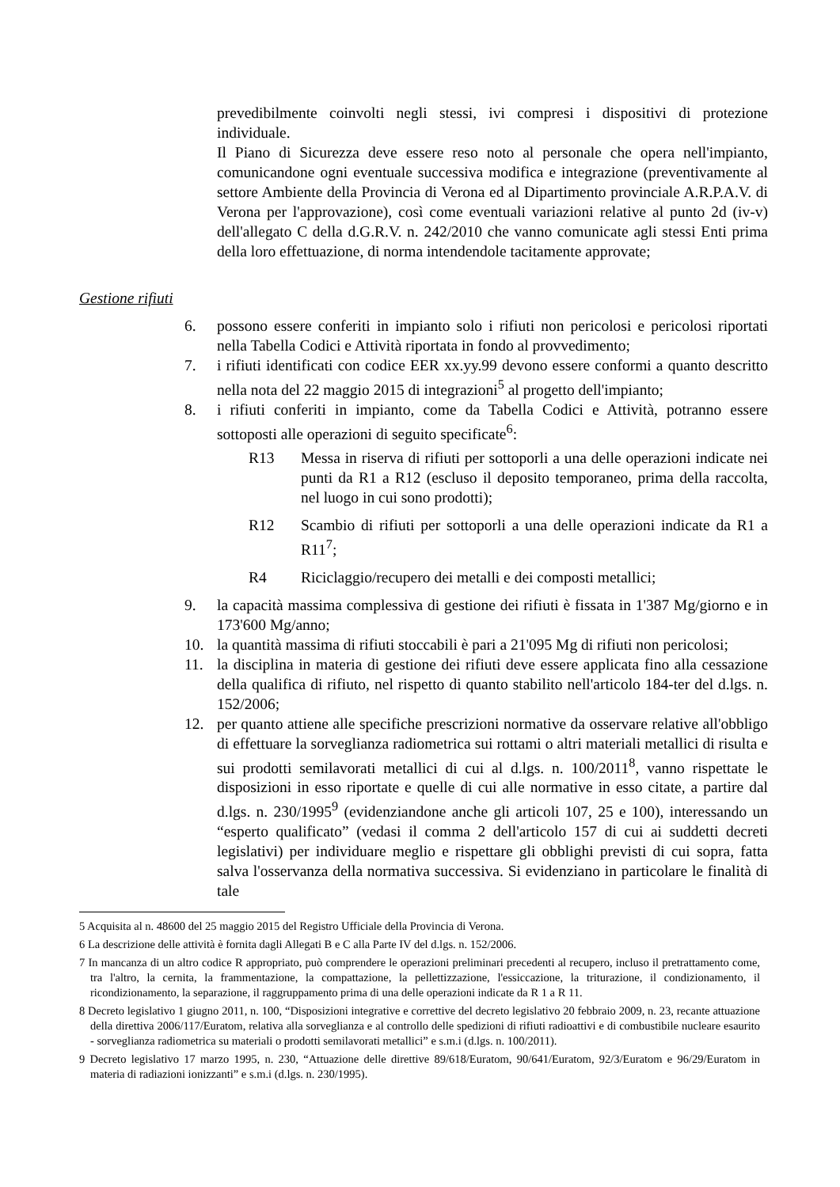prevedibilmente coinvolti negli stessi, ivi compresi i dispositivi di protezione individuale.
Il Piano di Sicurezza deve essere reso noto al personale che opera nell'impianto, comunicandone ogni eventuale successiva modifica e integrazione (preventivamente al settore Ambiente della Provincia di Verona ed al Dipartimento provinciale A.R.P.A.V. di Verona per l'approvazione), così come eventuali variazioni relative al punto 2d (iv-v) dell'allegato C della d.G.R.V. n. 242/2010 che vanno comunicate agli stessi Enti prima della loro effettuazione, di norma intendendole tacitamente approvate;
Gestione rifiuti
6. possono essere conferiti in impianto solo i rifiuti non pericolosi e pericolosi riportati nella Tabella Codici e Attività riportata in fondo al provvedimento;
7. i rifiuti identificati con codice EER xx.yy.99 devono essere conformi a quanto descritto nella nota del 22 maggio 2015 di integrazioni<sup>5</sup> al progetto dell'impianto;
8. i rifiuti conferiti in impianto, come da Tabella Codici e Attività, potranno essere sottoposti alle operazioni di seguito specificate<sup>6</sup>:
R13 Messa in riserva di rifiuti per sottoporli a una delle operazioni indicate nei punti da R1 a R12 (escluso il deposito temporaneo, prima della raccolta, nel luogo in cui sono prodotti);
R12 Scambio di rifiuti per sottoporli a una delle operazioni indicate da R1 a R11<sup>7</sup>;
R4 Riciclaggio/recupero dei metalli e dei composti metallici;
9. la capacità massima complessiva di gestione dei rifiuti è fissata in 1'387 Mg/giorno e in 173'600 Mg/anno;
10. la quantità massima di rifiuti stoccabili è pari a 21'095 Mg di rifiuti non pericolosi;
11. la disciplina in materia di gestione dei rifiuti deve essere applicata fino alla cessazione della qualifica di rifiuto, nel rispetto di quanto stabilito nell'articolo 184-ter del d.lgs. n. 152/2006;
12. per quanto attiene alle specifiche prescrizioni normative da osservare relative all'obbligo di effettuare la sorveglianza radiometrica sui rottami o altri materiali metallici di risulta e sui prodotti semilavorati metallici di cui al d.lgs. n. 100/2011<sup>8</sup>, vanno rispettate le disposizioni in esso riportate e quelle di cui alle normative in esso citate, a partire dal d.lgs. n. 230/1995<sup>9</sup> (evidenziandone anche gli articoli 107, 25 e 100), interessando un “esperto qualificato” (vedasi il comma 2 dell'articolo 157 di cui ai suddetti decreti legislativi) per individuare meglio e rispettare gli obblighi previsti di cui sopra, fatta salva l'osservanza della normativa successiva. Si evidenziano in particolare le finalità di tale
5 Acquisita al n. 48600 del 25 maggio 2015 del Registro Ufficiale della Provincia di Verona.
6 La descrizione delle attività è fornita dagli Allegati B e C alla Parte IV del d.lgs. n. 152/2006.
7 In mancanza di un altro codice R appropriato, può comprendere le operazioni preliminari precedenti al recupero, incluso il pretrattamento come, tra l'altro, la cernita, la frammentazione, la compattazione, la pellettizzazione, l'essiccazione, la triturazione, il condizionamento, il ricondizionamento, la separazione, il raggruppamento prima di una delle operazioni indicate da R 1 a R 11.
8 Decreto legislativo 1 giugno 2011, n. 100, “Disposizioni integrative e correttive del decreto legislativo 20 febbraio 2009, n. 23, recante attuazione della direttiva 2006/117/Euratom, relativa alla sorveglianza e al controllo delle spedizioni di rifiuti radioattivi e di combustibile nucleare esaurito - sorveglianza radiometrica su materiali o prodotti semilavorati metallici” e s.m.i (d.lgs. n. 100/2011).
9 Decreto legislativo 17 marzo 1995, n. 230, “Attuazione delle direttive 89/618/Euratom, 90/641/Euratom, 92/3/Euratom e 96/29/Euratom in materia di radiazioni ionizzanti” e s.m.i (d.lgs. n. 230/1995).